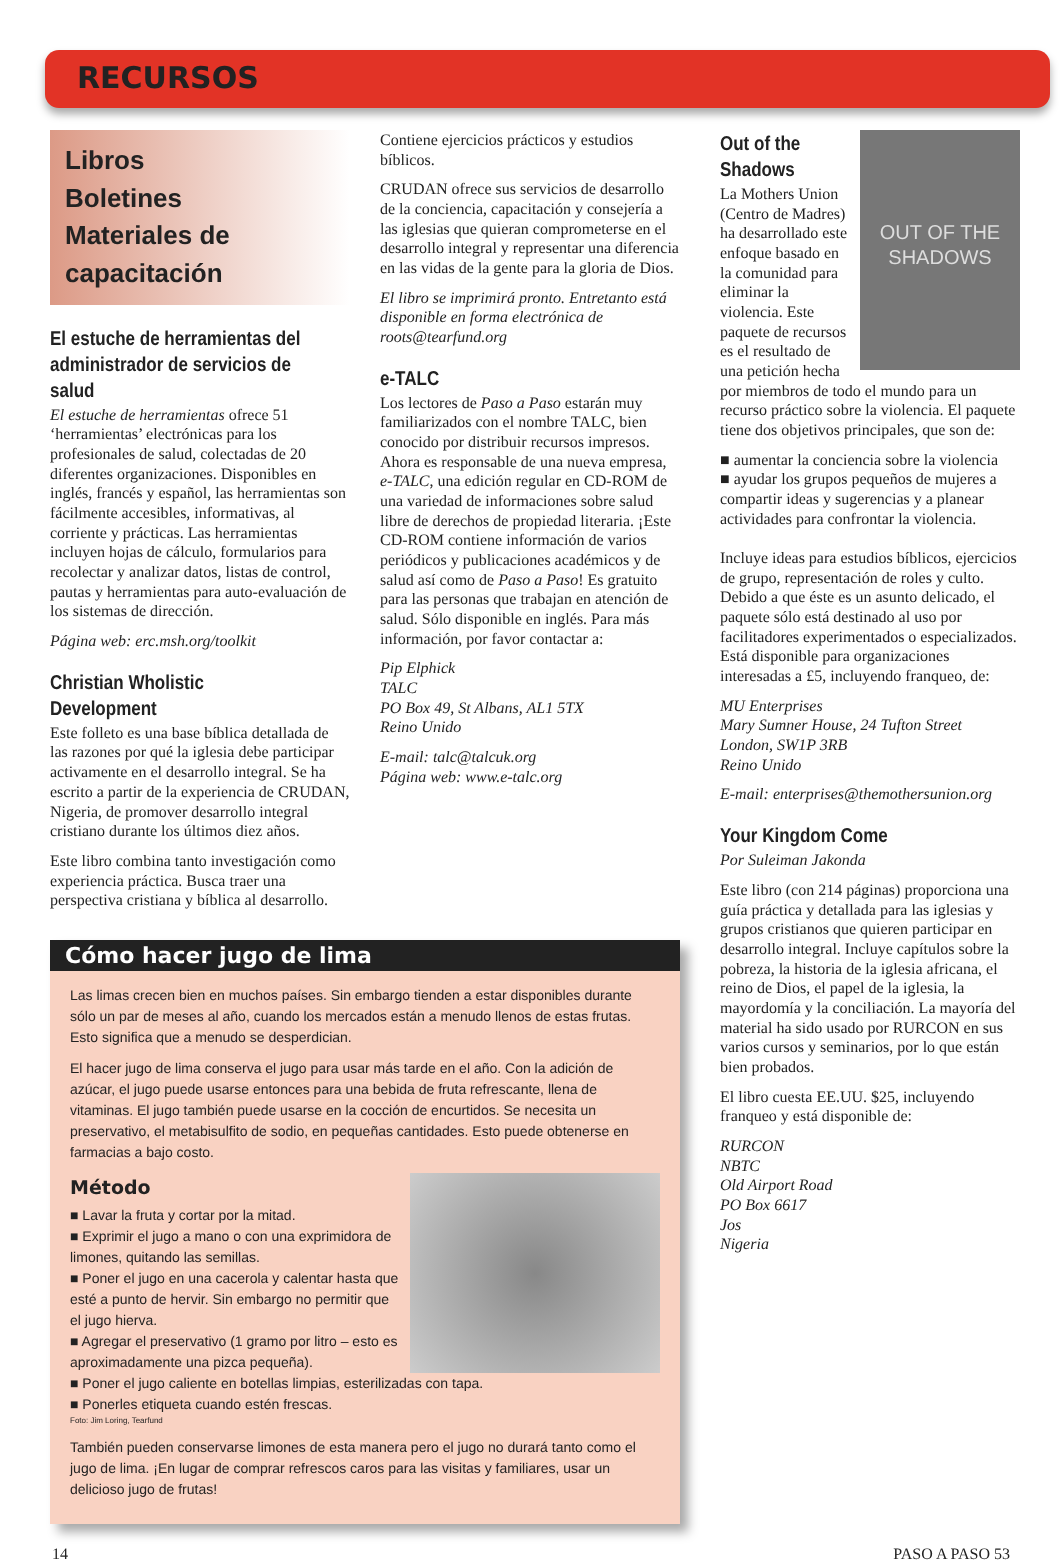RECURSOS
Libros
Boletines
Materiales de capacitación
El estuche de herramientas del administrador de servicios de salud
El estuche de herramientas ofrece 51 ‘herramientas’ electrónicas para los profesionales de salud, colectadas de 20 diferentes organizaciones. Disponibles en inglés, francés y español, las herramientas son fácilmente accesibles, informativas, al corriente y prácticas. Las herramientas incluyen hojas de cálculo, formularios para recolectar y analizar datos, listas de control, pautas y herramientas para auto-evaluación de los sistemas de dirección.
Página web: erc.msh.org/toolkit
Christian Wholistic Development
Este folleto es una base bíblica detallada de las razones por qué la iglesia debe participar activamente en el desarrollo integral. Se ha escrito a partir de la experiencia de CRUDAN, Nigeria, de promover desarrollo integral cristiano durante los últimos diez años.
Este libro combina tanto investigación como experiencia práctica. Busca traer una perspectiva cristiana y bíblica al desarrollo.
Contiene ejercicios prácticos y estudios bíblicos.
CRUDAN ofrece sus servicios de desarrollo de la conciencia, capacitación y consejería a las iglesias que quieran comprometerse en el desarrollo integral y representar una diferencia en las vidas de la gente para la gloria de Dios.
El libro se imprimirá pronto. Entretanto está disponible en forma electrónica de roots@tearfund.org
e-TALC
Los lectores de Paso a Paso estarán muy familiarizados con el nombre TALC, bien conocido por distribuir recursos impresos. Ahora es responsable de una nueva empresa, e-TALC, una edición regular en CD-ROM de una variedad de informaciones sobre salud libre de derechos de propiedad literaria. ¡Este CD-ROM contiene información de varios periódicos y publicaciones académicos y de salud así como de Paso a Paso! Es gratuito para las personas que trabajan en atención de salud. Sólo disponible en inglés. Para más información, por favor contactar a:
Pip Elphick
TALC
PO Box 49, St Albans, AL1 5TX
Reino Unido
E-mail: talc@talcuk.org
Página web: www.e-talc.org
Cómo hacer jugo de lima
Las limas crecen bien en muchos países. Sin embargo tienden a estar disponibles durante sólo un par de meses al año, cuando los mercados están a menudo llenos de estas frutas. Esto significa que a menudo se desperdician.
El hacer jugo de lima conserva el jugo para usar más tarde en el año. Con la adición de azúcar, el jugo puede usarse entonces para una bebida de fruta refrescante, llena de vitaminas. El jugo también puede usarse en la cocción de encurtidos. Se necesita un preservativo, el metabisulfito de sodio, en pequeñas cantidades. Esto puede obtenerse en farmacias a bajo costo.
Método
■ Lavar la fruta y cortar por la mitad.
■ Exprimir el jugo a mano o con una exprimidora de limones, quitando las semillas.
■ Poner el jugo en una cacerola y calentar hasta que esté a punto de hervir. Sin embargo no permitir que el jugo hierva.
■ Agregar el preservativo (1 gramo por litro – esto es aproximadamente una pizca pequeña).
■ Poner el jugo caliente en botellas limpias, esterilizadas con tapa.
■ Ponerles etiqueta cuando estén frescas.
Foto: Jim Loring, Tearfund
También pueden conservarse limones de esta manera pero el jugo no durará tanto como el jugo de lima. ¡En lugar de comprar refrescos caros para las visitas y familiares, usar un delicioso jugo de frutas!
OUT OF THE SHADOWS
Out of the Shadows
La Mothers Union (Centro de Madres) ha desarrollado este enfoque basado en la comunidad para eliminar la violencia. Este paquete de recursos es el resultado de una petición hecha por miembros de todo el mundo para un recurso práctico sobre la violencia. El paquete tiene dos objetivos principales, que son de:
■ aumentar la conciencia sobre la violencia
■ ayudar los grupos pequeños de mujeres a compartir ideas y sugerencias y a planear actividades para confrontar la violencia.
Incluye ideas para estudios bíblicos, ejercicios de grupo, representación de roles y culto. Debido a que éste es un asunto delicado, el paquete sólo está destinado al uso por facilitadores experimentados o especializados. Está disponible para organizaciones interesadas a £5, incluyendo franqueo, de:
MU Enterprises
Mary Sumner House, 24 Tufton Street
London, SW1P 3RB
Reino Unido
E-mail: enterprises@themothersunion.org
Your Kingdom Come
Por Suleiman Jakonda
Este libro (con 214 páginas) proporciona una guía práctica y detallada para las iglesias y grupos cristianos que quieren participar en desarrollo integral. Incluye capítulos sobre la pobreza, la historia de la iglesia africana, el reino de Dios, el papel de la iglesia, la mayordomía y la conciliación. La mayoría del material ha sido usado por RURCON en sus varios cursos y seminarios, por lo que están bien probados.
El libro cuesta EE.UU. $25, incluyendo franqueo y está disponible de:
RURCON
NBTC
Old Airport Road
PO Box 6617
Jos
Nigeria
14 PASO A PASO 53